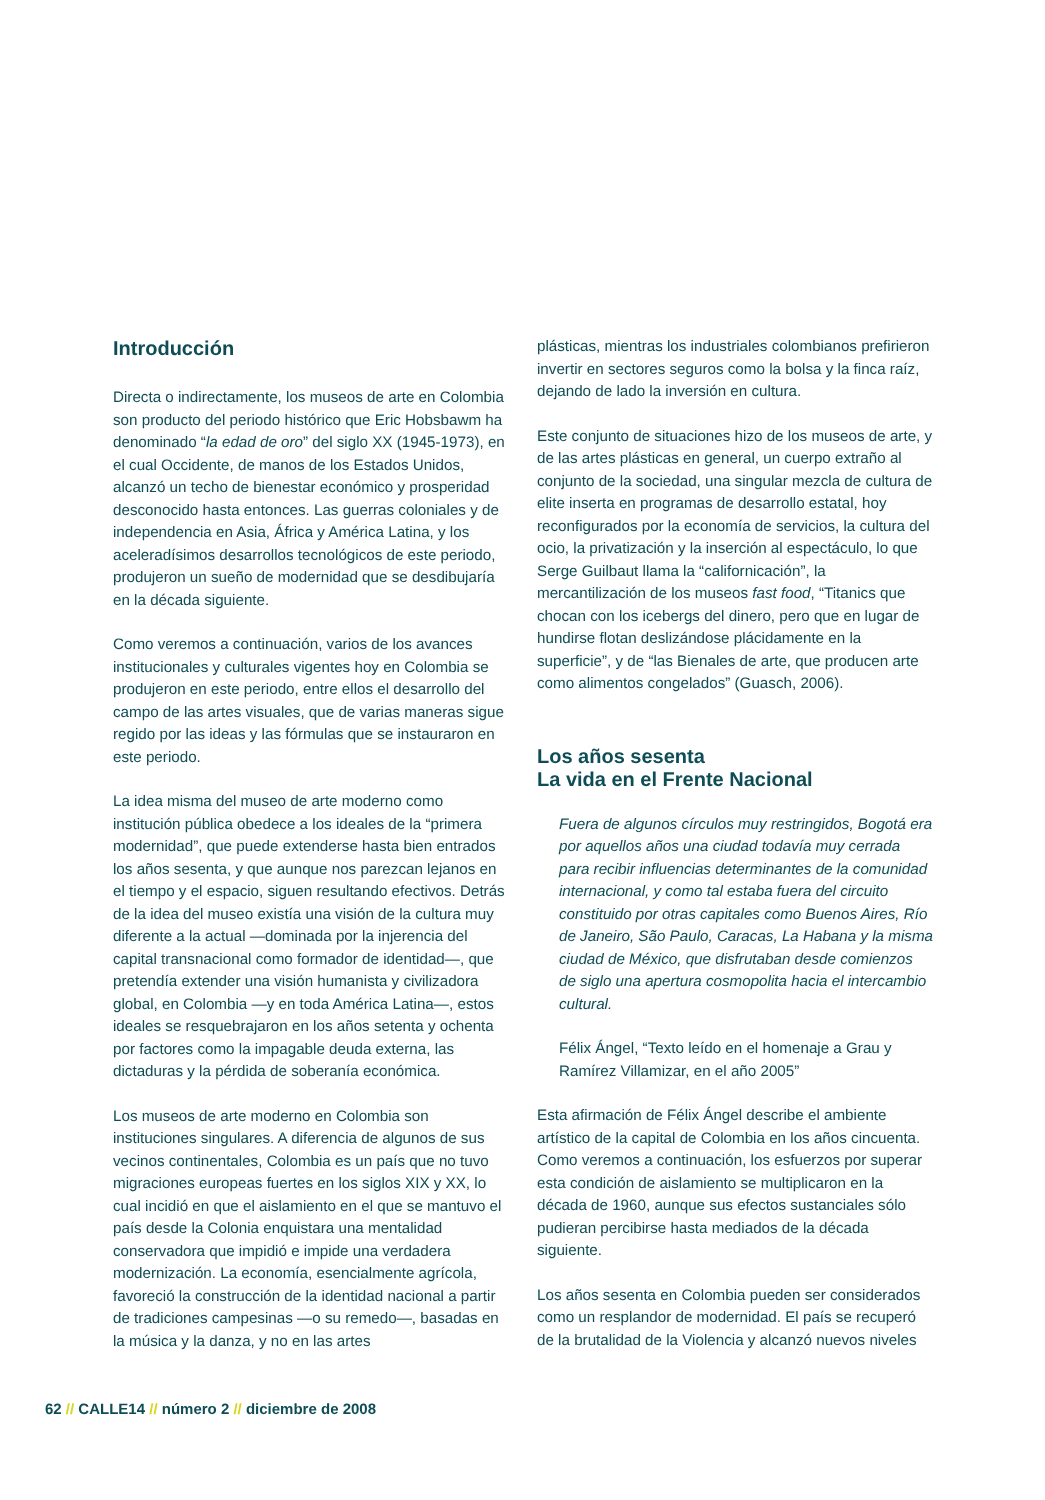Introducción
Directa o indirectamente, los museos de arte en Colombia son producto del periodo histórico que Eric Hobsbawm ha denominado “la edad de oro” del siglo XX (1945-1973), en el cual Occidente, de manos de los Estados Unidos, alcanzó un techo de bienestar económico y prosperidad desconocido hasta entonces. Las guerras coloniales y de independencia en Asia, África y América Latina, y los aceleradísimos desarrollos tecnológicos de este periodo, produjeron un sueño de modernidad que se desdibujaría en la década siguiente.
Como veremos a continuación, varios de los avances institucionales y culturales vigentes hoy en Colombia se produjeron en este periodo, entre ellos el desarrollo del campo de las artes visuales, que de varias maneras sigue regido por las ideas y las fórmulas que se instauraron en este periodo.
La idea misma del museo de arte moderno como institución pública obedece a los ideales de la “primera modernidad”, que puede extenderse hasta bien entrados los años sesenta, y que aunque nos parezcan lejanos en el tiempo y el espacio, siguen resultando efectivos. Detrás de la idea del museo existía una visión de la cultura muy diferente a la actual —dominada por la injerencia del capital transnacional como formador de identidad—, que pretendía extender una visión humanista y civilizadora global, en Colombia —y en toda América Latina—, estos ideales se resquebrajaron en los años setenta y ochenta por factores como la impagable deuda externa, las dictaduras y la pérdida de soberanía económica.
Los museos de arte moderno en Colombia son instituciones singulares. A diferencia de algunos de sus vecinos continentales, Colombia es un país que no tuvo migraciones europeas fuertes en los siglos XIX y XX, lo cual incidió en que el aislamiento en el que se mantuvo el país desde la Colonia enquistara una mentalidad conservadora que impidió e impide una verdadera modernización. La economía, esencialmente agrícola, favoreció la construcción de la identidad nacional a partir de tradiciones campesinas —o su remedo—, basadas en la música y la danza, y no en las artes
plásticas, mientras los industriales colombianos prefirieron invertir en sectores seguros como la bolsa y la finca raíz, dejando de lado la inversión en cultura.
Este conjunto de situaciones hizo de los museos de arte, y de las artes plásticas en general, un cuerpo extraño al conjunto de la sociedad, una singular mezcla de cultura de elite inserta en programas de desarrollo estatal, hoy reconfigurados por la economía de servicios, la cultura del ocio, la privatización y la inserción al espectáculo, lo que Serge Guilbaut llama la “californicación”, la mercantilización de los museos fast food, “Titanics que chocan con los icebergs del dinero, pero que en lugar de hundirse flotan deslizándose plácidamente en la superficie”, y de “las Bienales de arte, que producen arte como alimentos congelados” (Guasch, 2006).
Los años sesenta
La vida en el Frente Nacional
Fuera de algunos círculos muy restringidos, Bogotá era por aquellos años una ciudad todavía muy cerrada para recibir influencias determinantes de la comunidad internacional, y como tal estaba fuera del circuito constituido por otras capitales como Buenos Aires, Río de Janeiro, São Paulo, Caracas, La Habana y la misma ciudad de México, que disfrutaban desde comienzos de siglo una apertura cosmopolita hacia el intercambio cultural.
Félix Ángel, “Texto leído en el homenaje a Grau y Ramírez Villamizar, en el año 2005”
Esta afirmación de Félix Ángel describe el ambiente artístico de la capital de Colombia en los años cincuenta. Como veremos a continuación, los esfuerzos por superar esta condición de aislamiento se multiplicaron en la década de 1960, aunque sus efectos sustanciales sólo pudieran percibirse hasta mediados de la década siguiente.
Los años sesenta en Colombia pueden ser considerados como un resplandor de modernidad. El país se recuperó de la brutalidad de la Violencia y alcanzó nuevos niveles
62 // CALLE14 // número 2 // diciembre de 2008